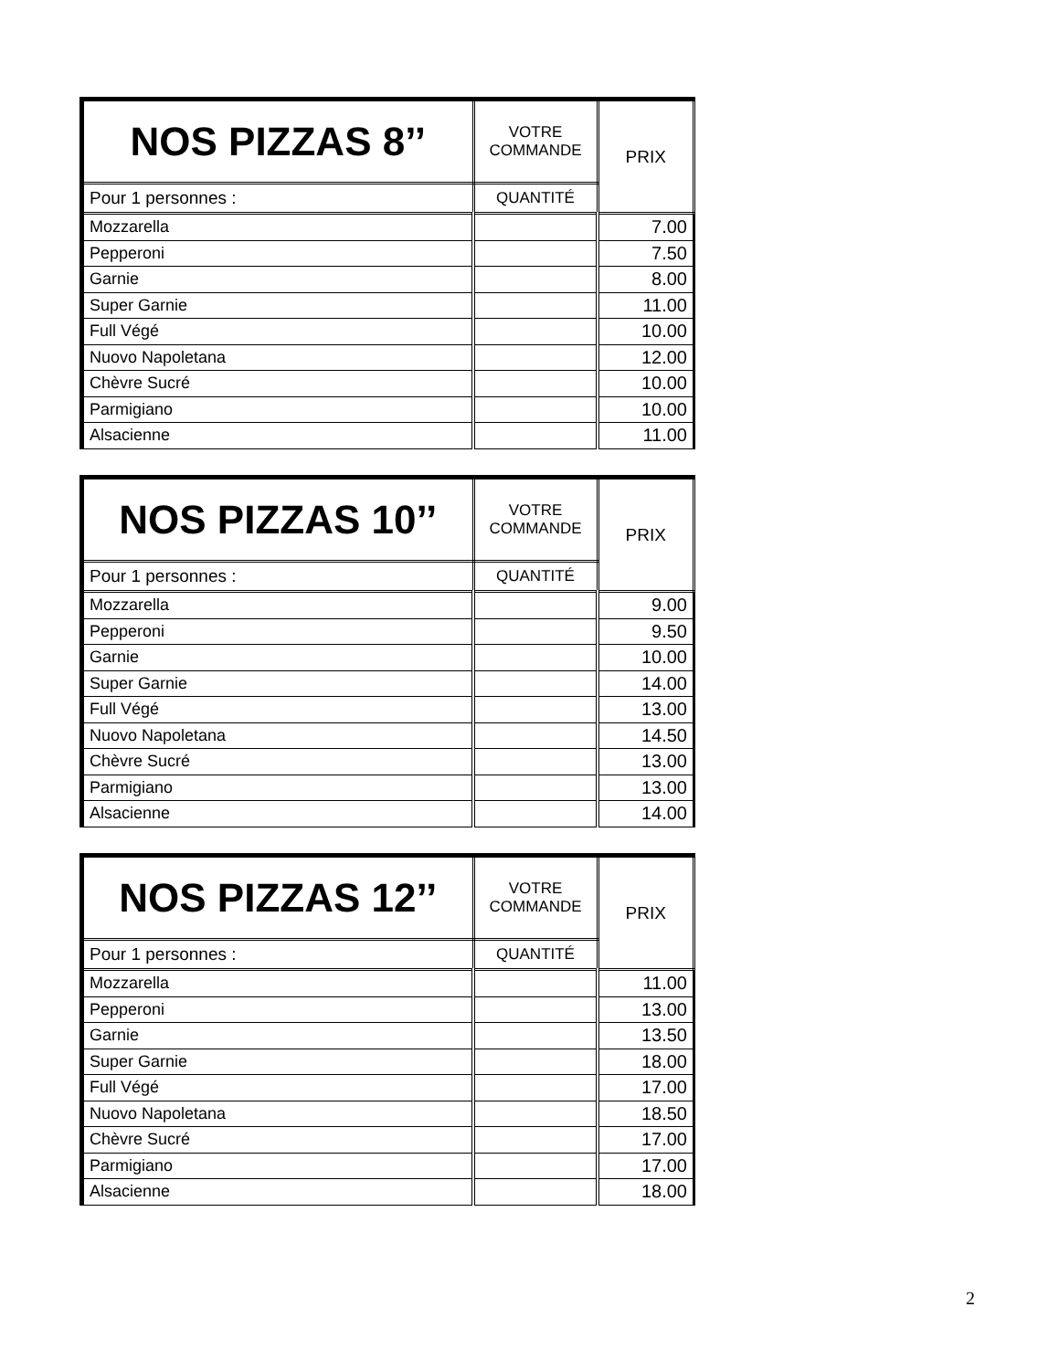| NOS PIZZAS 8’’ | VOTRE COMMANDE | PRIX |
| Pour 1 personnes : | QUANTITÉ | |
| Mozzarella | | 7.00 |
| Pepperoni | | 7.50 |
| Garnie | | 8.00 |
| Super Garnie | | 11.00 |
| Full Végé | | 10.00 |
| Nuovo Napoletana | | 12.00 |
| Chèvre Sucré | | 10.00 |
| Parmigiano | | 10.00 |
| Alsacienne | | 11.00 |
| NOS PIZZAS 10’’ | VOTRE COMMANDE | PRIX |
| Pour 1 personnes : | QUANTITÉ | |
| Mozzarella | | 9.00 |
| Pepperoni | | 9.50 |
| Garnie | | 10.00 |
| Super Garnie | | 14.00 |
| Full Végé | | 13.00 |
| Nuovo Napoletana | | 14.50 |
| Chèvre Sucré | | 13.00 |
| Parmigiano | | 13.00 |
| Alsacienne | | 14.00 |
| NOS PIZZAS 12’’ | VOTRE COMMANDE | PRIX |
| Pour 1 personnes : | QUANTITÉ | |
| Mozzarella | | 11.00 |
| Pepperoni | | 13.00 |
| Garnie | | 13.50 |
| Super Garnie | | 18.00 |
| Full Végé | | 17.00 |
| Nuovo Napoletana | | 18.50 |
| Chèvre Sucré | | 17.00 |
| Parmigiano | | 17.00 |
| Alsacienne | | 18.00 |
2